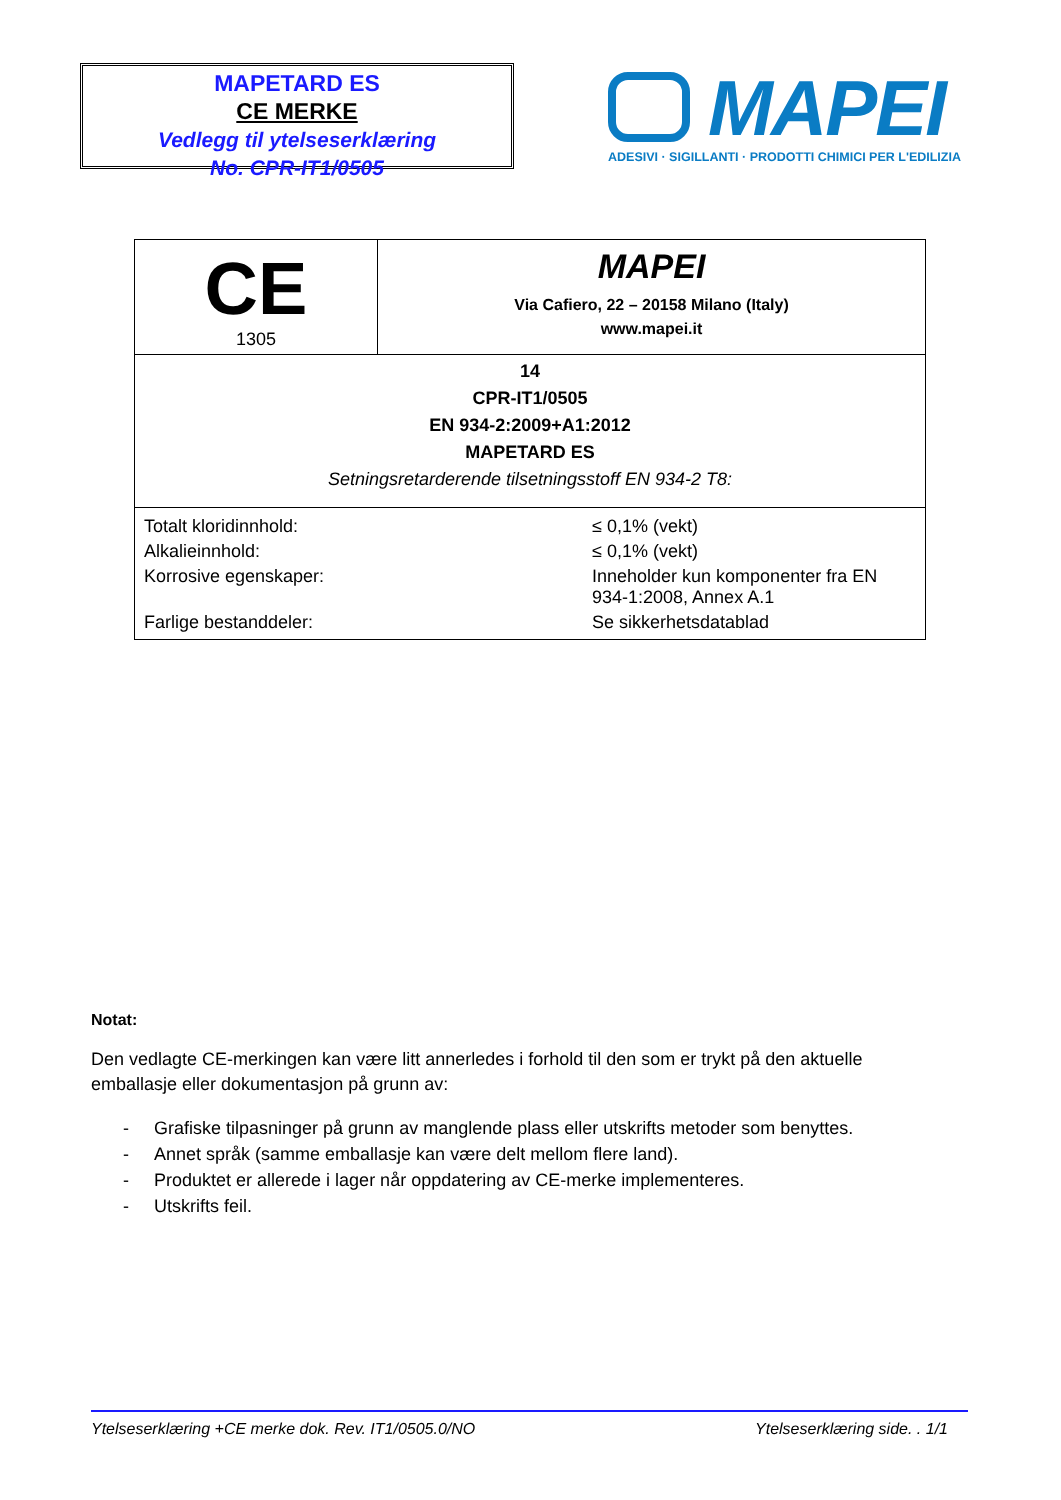MAPETARD ES
CE MERKE
Vedlegg til ytelseserklæring
No. CPR-IT1/0505
MAPEI
ADESIVI · SIGILLANTI · PRODOTTI CHIMICI PER L'EDILIZIA
| CE 1305 | MAPEI Via Cafiero, 22 – 20158 Milano (Italy) www.mapei.it |
| 14 CPR-IT1/0505 EN 934-2:2009+A1:2012 MAPETARD ES Setningsretarderende tilsetningsstoff EN 934-2 T8: | |
| / Totalt kloridinnhold: / ≤ 0,1% (vekt) / / Alkalieinnhold: / ≤ 0,1% (vekt) / / Korrosive egenskaper: / Inneholder kun komponenter fra EN 934-1:2008, Annex A.1 / / Farlige bestanddeler: / Se sikkerhetsdatablad / | |
Notat:
Den vedlagte CE-merkingen kan være litt annerledes i forhold til den som er trykt på den aktuelle emballasje eller dokumentasjon på grunn av:
- Grafiske tilpasninger på grunn av manglende plass eller utskrifts metoder som benyttes.
- Annet språk (samme emballasje kan være delt mellom flere land).
- Produktet er allerede i lager når oppdatering av CE-merke implementeres.
- Utskrifts feil.
Ytelseserklæring +CE merke dok. Rev. IT1/0505.0/NO Ytelseserklæring side. . 1/1